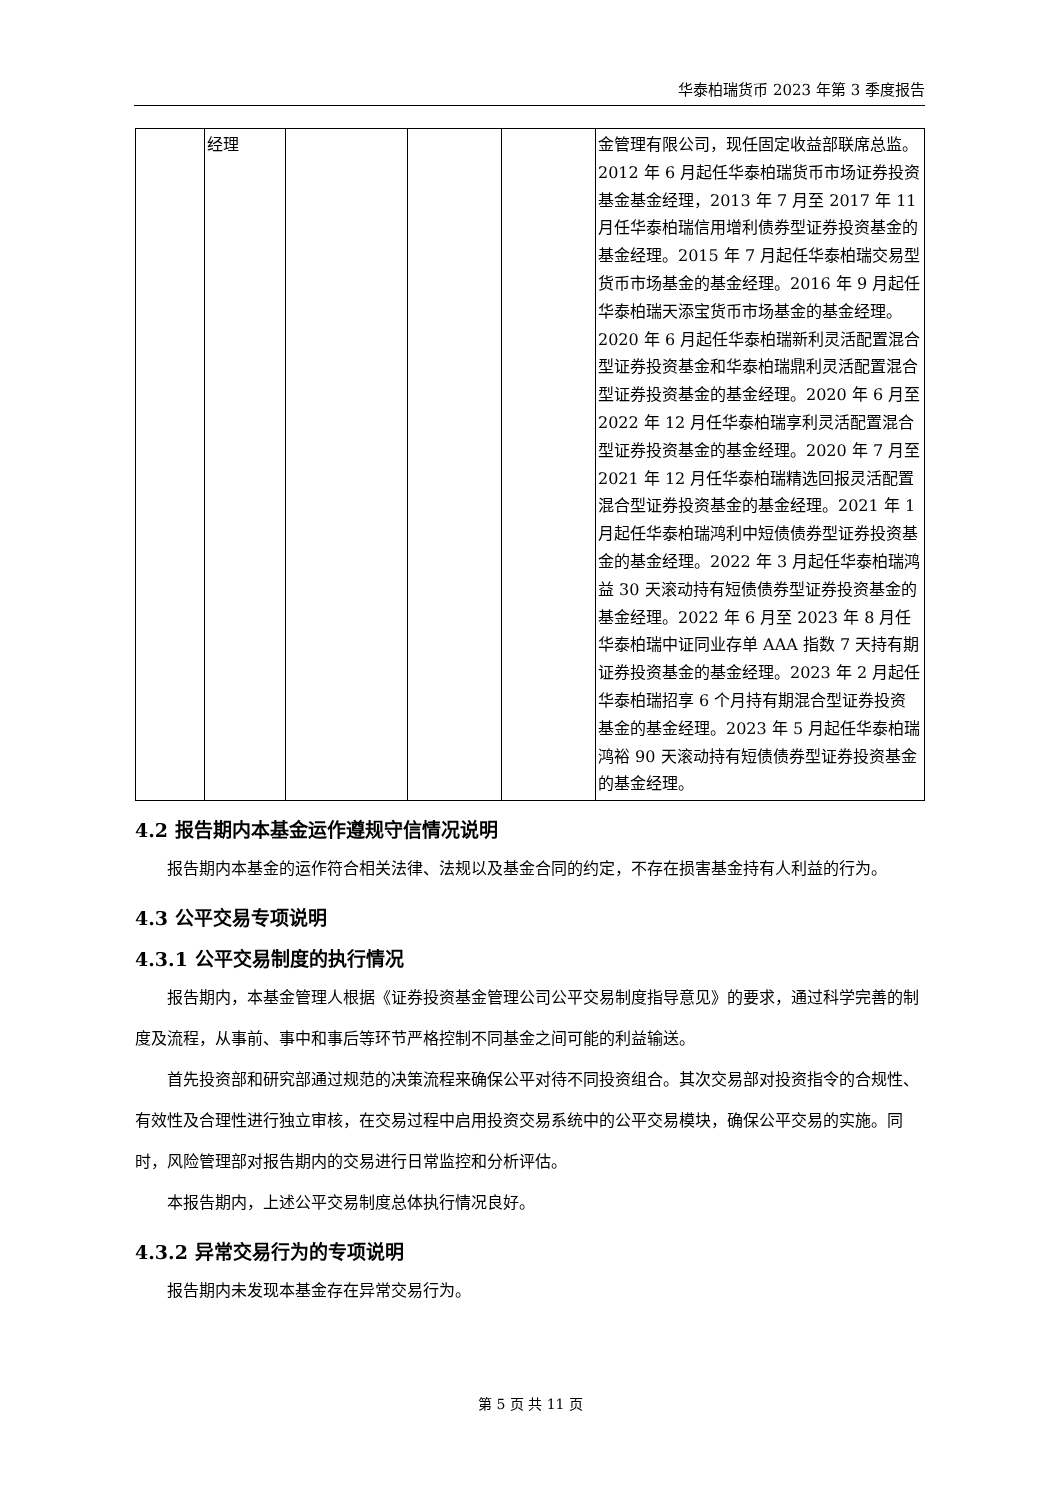华泰柏瑞货币 2023 年第 3 季度报告
| | 经理 | | | | 金管理有限公司，现任固定收益部联席总监。2012 年 6 月起任华泰柏瑞货币市场证券投资基金基金经理，2013 年 7 月至 2017 年 11 月任华泰柏瑞信用增利债券型证券投资基金的基金经理。2015 年 7 月起任华泰柏瑞交易型货币市场基金的基金经理。2016 年 9 月起任华泰柏瑞天添宝货币市场基金的基金经理。2020 年 6 月起任华泰柏瑞新利灵活配置混合型证券投资基金和华泰柏瑞鼎利灵活配置混合型证券投资基金的基金经理。2020 年 6 月至 2022 年 12 月任华泰柏瑞享利灵活配置混合型证券投资基金的基金经理。2020 年 7 月至 2021 年 12 月任华泰柏瑞精选回报灵活配置混合型证券投资基金的基金经理。2021 年 1 月起任华泰柏瑞鸿利中短债债券型证券投资基金的基金经理。2022 年 3 月起任华泰柏瑞鸿益 30 天滚动持有短债债券型证券投资基金的基金经理。2022 年 6 月至 2023 年 8 月任华泰柏瑞中证同业存单 AAA 指数 7 天持有期证券投资基金的基金经理。2023 年 2 月起任华泰柏瑞招享 6 个月持有期混合型证券投资基金的基金经理。2023 年 5 月起任华泰柏瑞鸿裕 90 天滚动持有短债债券型证券投资基金的基金经理。 |
4.2 报告期内本基金运作遵规守信情况说明
报告期内本基金的运作符合相关法律、法规以及基金合同的约定，不存在损害基金持有人利益的行为。
4.3 公平交易专项说明
4.3.1 公平交易制度的执行情况
报告期内，本基金管理人根据《证券投资基金管理公司公平交易制度指导意见》的要求，通过科学完善的制度及流程，从事前、事中和事后等环节严格控制不同基金之间可能的利益输送。
首先投资部和研究部通过规范的决策流程来确保公平对待不同投资组合。其次交易部对投资指令的合规性、有效性及合理性进行独立审核，在交易过程中启用投资交易系统中的公平交易模块，确保公平交易的实施。同时，风险管理部对报告期内的交易进行日常监控和分析评估。
本报告期内，上述公平交易制度总体执行情况良好。
4.3.2 异常交易行为的专项说明
报告期内未发现本基金存在异常交易行为。
第 5 页 共 11 页